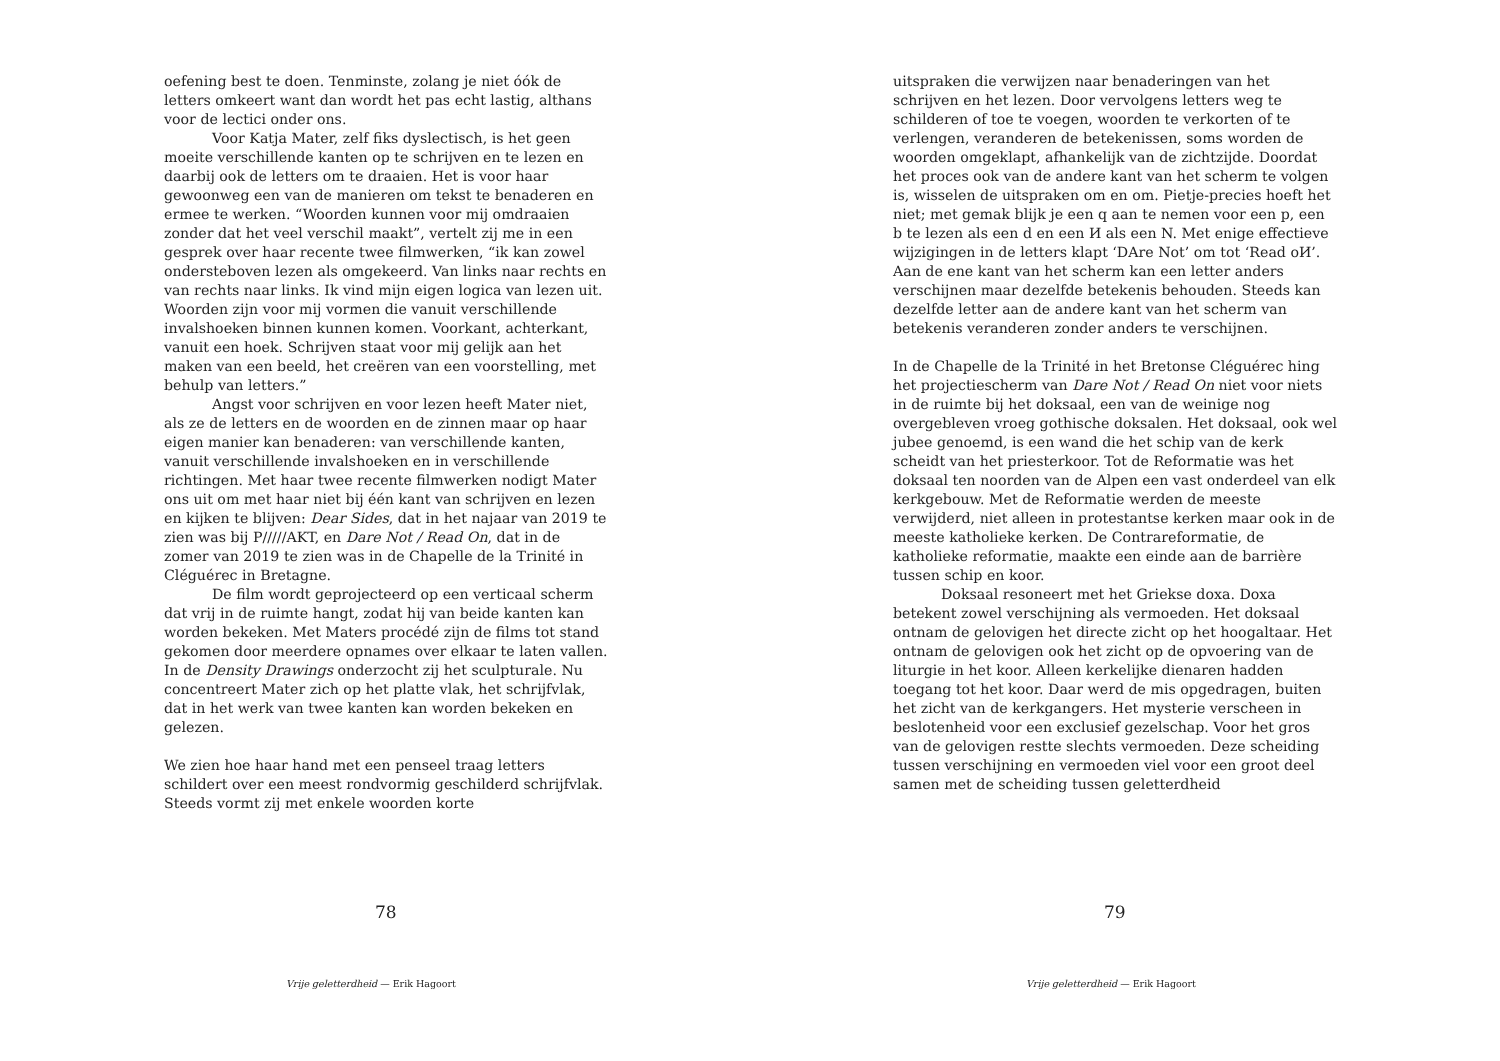oefening best te doen. Tenminste, zolang je niet óók de letters omkeert want dan wordt het pas echt lastig, althans voor de lectici onder ons.
Voor Katja Mater, zelf fiks dyslectisch, is het geen moeite verschillende kanten op te schrijven en te lezen en daarbij ook de letters om te draaien. Het is voor haar gewoonweg een van de manieren om tekst te benaderen en ermee te werken. “Woorden kunnen voor mij omdraaien zonder dat het veel verschil maakt”, vertelt zij me in een gesprek over haar recente twee filmwerken, “ik kan zowel ondersteboven lezen als omgekeerd. Van links naar rechts en van rechts naar links. Ik vind mijn eigen logica van lezen uit. Woorden zijn voor mij vormen die vanuit verschillende invalshoeken binnen kunnen komen. Voorkant, achterkant, vanuit een hoek. Schrijven staat voor mij gelijk aan het maken van een beeld, het creëren van een voorstelling, met behulp van letters.”
Angst voor schrijven en voor lezen heeft Mater niet, als ze de letters en de woorden en de zinnen maar op haar eigen manier kan benaderen: van verschillende kanten, vanuit verschillende invalshoeken en in verschillende richtingen. Met haar twee recente filmwerken nodigt Mater ons uit om met haar niet bij één kant van schrijven en lezen en kijken te blijven: Dear Sides, dat in het najaar van 2019 te zien was bij P/////AKT, en Dare Not / Read On, dat in de zomer van 2019 te zien was in de Chapelle de la Trinité in Cléguérec in Bretagne.
De film wordt geprojecteerd op een verticaal scherm dat vrij in de ruimte hangt, zodat hij van beide kanten kan worden bekeken. Met Maters procédé zijn de films tot stand gekomen door meerdere opnames over elkaar te laten vallen. In de Density Drawings onderzocht zij het sculpturale. Nu concentreert Mater zich op het platte vlak, het schrijfvlak, dat in het werk van twee kanten kan worden bekeken en gelezen.
We zien hoe haar hand met een penseel traag letters schildert over een meest rondvormig geschilderd schrijfvlak. Steeds vormt zij met enkele woorden korte
78
Vrije geletterdheid — Erik Hagoort
uitspraken die verwijzen naar benaderingen van het schrijven en het lezen. Door vervolgens letters weg te schilderen of toe te voegen, woorden te verkorten of te verlengen, veranderen de betekenissen, soms worden de woorden omgeklapt, afhankelijk van de zichtzijde. Doordat het proces ook van de andere kant van het scherm te volgen is, wisselen de uitspraken om en om. Pietje-precies hoeft het niet; met gemak blijk je een q aan te nemen voor een p, een b te lezen als een d en een И als een N. Met enige effectieve wijzigingen in de letters klapt ‘DAre Not’ om tot ‘Read oИ’. Aan de ene kant van het scherm kan een letter anders verschijnen maar dezelfde betekenis behouden. Steeds kan dezelfde letter aan de andere kant van het scherm van betekenis veranderen zonder anders te verschijnen.
In de Chapelle de la Trinité in het Bretonse Cléguérec hing het projectiescherm van Dare Not / Read On niet voor niets in de ruimte bij het doksaal, een van de weinige nog overgebleven vroeg gothische doksalen. Het doksaal, ook wel jubee genoemd, is een wand die het schip van de kerk scheidt van het priesterkoor. Tot de Reformatie was het doksaal ten noorden van de Alpen een vast onderdeel van elk kerkgebouw. Met de Reformatie werden de meeste verwijderd, niet alleen in protestantse kerken maar ook in de meeste katholieke kerken. De Contrareformatie, de katholieke reformatie, maakte een einde aan de barrière tussen schip en koor.
Doksaal resoneert met het Griekse doxa. Doxa betekent zowel verschijning als vermoeden. Het doksaal ontnam de gelovigen het directe zicht op het hoogaltaar. Het ontnam de gelovigen ook het zicht op de opvoering van de liturgie in het koor. Alleen kerkelijke dienaren hadden toegang tot het koor. Daar werd de mis opgedragen, buiten het zicht van de kerkgangers. Het mysterie verscheen in beslotenheid voor een exclusief gezelschap. Voor het gros van de gelovigen restte slechts vermoeden. Deze scheiding tussen verschijning en vermoeden viel voor een groot deel samen met de scheiding tussen geletterdheid
79
Vrije geletterdheid — Erik Hagoort